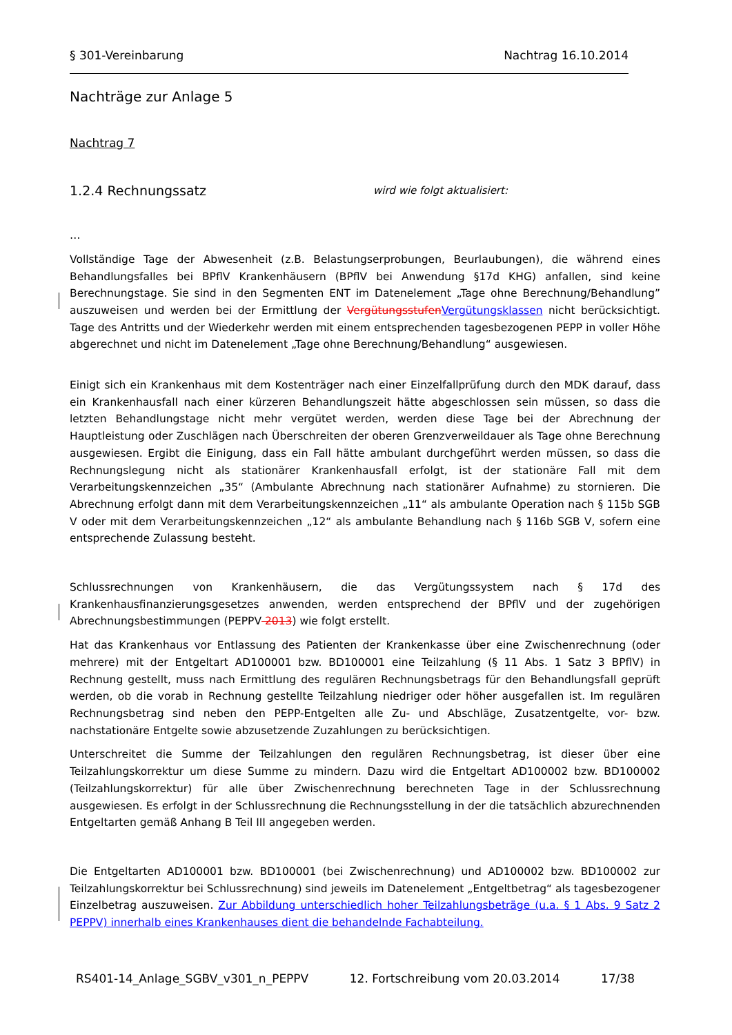§ 301-Vereinbarung Nachtrag 16.10.2014
Nachträge zur Anlage 5
Nachtrag 7
1.2.4 Rechnungssatz wird wie folgt aktualisiert:
…
Vollständige Tage der Abwesenheit (z.B. Belastungserprobungen, Beurlaubungen), die während eines Behandlungsfalles bei BPflV Krankenhäusern (BPflV bei Anwendung §17d KHG) anfallen, sind keine Berechnungstage. Sie sind in den Segmenten ENT im Datenelement „Tage ohne Berechnung/Behandlung” auszuweisen und werden bei der Ermittlung der Vergütungsstufen Vergütungsklassen nicht berücksichtigt. Tage des Antritts und der Wiederkehr werden mit einem entsprechenden tagesbezogenen PEPP in voller Höhe abgerechnet und nicht im Datenelement „Tage ohne Berechnung/Behandlung“ ausgewiesen.
Einigt sich ein Krankenhaus mit dem Kostenträger nach einer Einzelfallprüfung durch den MDK darauf, dass ein Krankenhausfall nach einer kürzeren Behandlungszeit hätte abgeschlossen sein müssen, so dass die letzten Behandlungstage nicht mehr vergütet werden, werden diese Tage bei der Abrechnung der Hauptleistung oder Zuschlägen nach Überschreiten der oberen Grenzverweildauer als Tage ohne Berechnung ausgewiesen. Ergibt die Einigung, dass ein Fall hätte ambulant durchgeführt werden müssen, so dass die Rechnungslegung nicht als stationärer Krankenhausfall erfolgt, ist der stationäre Fall mit dem Verarbeitungskennzeichen „35“ (Ambulante Abrechnung nach stationärer Aufnahme) zu stornieren. Die Abrechnung erfolgt dann mit dem Verarbeitungskennzeichen „11“ als ambulante Operation nach § 115b SGB V oder mit dem Verarbeitungskennzeichen „12“ als ambulante Behandlung nach § 116b SGB V, sofern eine entsprechende Zulassung besteht.
Schlussrechnungen von Krankenhäusern, die das Vergütungssystem nach § 17d des Krankenhausfinanzierungsgesetzes anwenden, werden entsprechend der BPflV und der zugehörigen Abrechnungsbestimmungen (PEPPV 2013) wie folgt erstellt.
Hat das Krankenhaus vor Entlassung des Patienten der Krankenkasse über eine Zwischenrechnung (oder mehrere) mit der Entgeltart AD100001 bzw. BD100001 eine Teilzahlung (§ 11 Abs. 1 Satz 3 BPflV) in Rechnung gestellt, muss nach Ermittlung des regulären Rechnungsbetrags für den Behandlungsfall geprüft werden, ob die vorab in Rechnung gestellte Teilzahlung niedriger oder höher ausgefallen ist. Im regulären Rechnungsbetrag sind neben den PEPP-Entgelten alle Zu- und Abschläge, Zusatzentgelte, vor- bzw. nachstationäre Entgelte sowie abzusetzende Zuzahlungen zu berücksichtigen.
Unterschreitet die Summe der Teilzahlungen den regulären Rechnungsbetrag, ist dieser über eine Teilzahlungskorrektur um diese Summe zu mindern. Dazu wird die Entgeltart AD100002 bzw. BD100002 (Teilzahlungskorrektur) für alle über Zwischenrechnung berechneten Tage in der Schlussrechnung ausgewiesen. Es erfolgt in der Schlussrechnung die Rechnungsstellung in der die tatsächlich abzurechnenden Entgeltarten gemäß Anhang B Teil III angegeben werden.
Die Entgeltarten AD100001 bzw. BD100001 (bei Zwischenrechnung) und AD100002 bzw. BD100002 zur Teilzahlungskorrektur bei Schlussrechnung) sind jeweils im Datenelement „Entgeltbetrag“ als tagesbezogener Einzelbetrag auszuweisen. Zur Abbildung unterschiedlich hoher Teilzahlungsbeträge (u.a. § 1 Abs. 9 Satz 2 PEPPV) innerhalb eines Krankenhauses dient die behandelnde Fachabteilung.
RS401-14_Anlage_SGBV_v301_n_PEPPV 12. Fortschreibung vom 20.03.2014 17/38